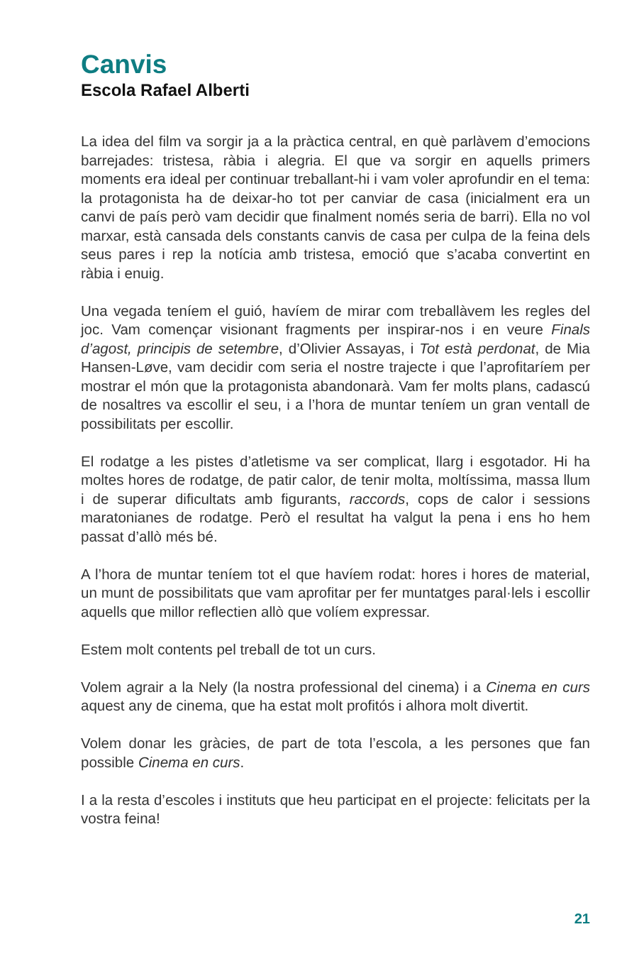Canvis
Escola Rafael Alberti
La idea del film va sorgir ja a la pràctica central, en què parlàvem d’emocions barrejades: tristesa, ràbia i alegria. El que va sorgir en aquells primers moments era ideal per continuar treballant-hi i vam voler aprofundir en el tema: la protagonista ha de deixar-ho tot per canviar de casa (inicialment era un canvi de país però vam decidir que finalment només seria de barri). Ella no vol marxar, està cansada dels constants canvis de casa per culpa de la feina dels seus pares i rep la notícia amb tristesa, emoció que s’acaba convertint en ràbia i enuig.
Una vegada teníem el guió, havíem de mirar com treballàvem les regles del joc. Vam començar visionant fragments per inspirar-nos i en veure Finals d’agost, principis de setembre, d’Olivier Assayas, i Tot està perdonat, de Mia Hansen-Løve, vam decidir com seria el nostre trajecte i que l’aprofitaríem per mostrar el món que la protagonista abandonarà. Vam fer molts plans, cadascú de nosaltres va escollir el seu, i a l’hora de muntar teníem un gran ventall de possibilitats per escollir.
El rodatge a les pistes d’atletisme va ser complicat, llarg i esgotador. Hi ha moltes hores de rodatge, de patir calor, de tenir molta, moltíssima, massa llum i de superar dificultats amb figurants, raccords, cops de calor i sessions maratonianes de rodatge. Però el resultat ha valgut la pena i ens ho hem passat d’allò més bé.
A l’hora de muntar teníem tot el que havíem rodat: hores i hores de material, un munt de possibilitats que vam aprofitar per fer muntatges paral·lels i escollir aquells que millor reflectien allò que volíem expressar.
Estem molt contents pel treball de tot un curs.
Volem agrair a la Nely (la nostra professional del cinema) i a Cinema en curs aquest any de cinema, que ha estat molt profitós i alhora molt divertit.
Volem donar les gràcies, de part de tota l’escola, a les persones que fan possible Cinema en curs.
I a la resta d’escoles i instituts que heu participat en el projecte: felicitats per la vostra feina!
21